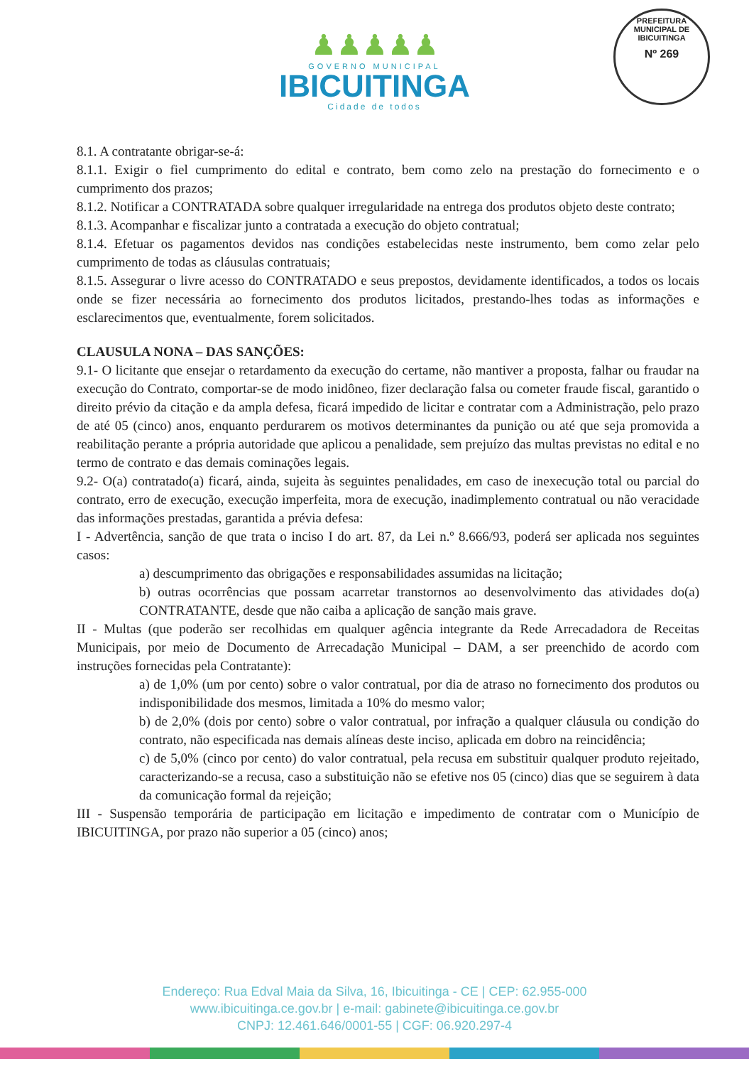PREFEITURA MUNICIPAL DE IBICUITINGA
Nº 269
♟♟♟♟♟
GOVERNO MUNICIPAL
IBICUITINGA
Cidade de todos
8.1. A contratante obrigar-se-á:
8.1.1. Exigir o fiel cumprimento do edital e contrato, bem como zelo na prestação do fornecimento e o cumprimento dos prazos;
8.1.2. Notificar a CONTRATADA sobre qualquer irregularidade na entrega dos produtos objeto deste contrato;
8.1.3. Acompanhar e fiscalizar junto a contratada a execução do objeto contratual;
8.1.4. Efetuar os pagamentos devidos nas condições estabelecidas neste instrumento, bem como zelar pelo cumprimento de todas as cláusulas contratuais;
8.1.5. Assegurar o livre acesso do CONTRATADO e seus prepostos, devidamente identificados, a todos os locais onde se fizer necessária ao fornecimento dos produtos licitados, prestando-lhes todas as informações e esclarecimentos que, eventualmente, forem solicitados.
CLAUSULA NONA – DAS SANÇÕES:
9.1- O licitante que ensejar o retardamento da execução do certame, não mantiver a proposta, falhar ou fraudar na execução do Contrato, comportar-se de modo inidôneo, fizer declaração falsa ou cometer fraude fiscal, garantido o direito prévio da citação e da ampla defesa, ficará impedido de licitar e contratar com a Administração, pelo prazo de até 05 (cinco) anos, enquanto perdurarem os motivos determinantes da punição ou até que seja promovida a reabilitação perante a própria autoridade que aplicou a penalidade, sem prejuízo das multas previstas no edital e no termo de contrato e das demais cominações legais.
9.2- O(a) contratado(a) ficará, ainda, sujeita às seguintes penalidades, em caso de inexecução total ou parcial do contrato, erro de execução, execução imperfeita, mora de execução, inadimplemento contratual ou não veracidade das informações prestadas, garantida a prévia defesa:
I - Advertência, sanção de que trata o inciso I do art. 87, da Lei n.º 8.666/93, poderá ser aplicada nos seguintes casos:
a) descumprimento das obrigações e responsabilidades assumidas na licitação;
b) outras ocorrências que possam acarretar transtornos ao desenvolvimento das atividades do(a) CONTRATANTE, desde que não caiba a aplicação de sanção mais grave.
II - Multas (que poderão ser recolhidas em qualquer agência integrante da Rede Arrecadadora de Receitas Municipais, por meio de Documento de Arrecadação Municipal – DAM, a ser preenchido de acordo com instruções fornecidas pela Contratante):
a) de 1,0% (um por cento) sobre o valor contratual, por dia de atraso no fornecimento dos produtos ou indisponibilidade dos mesmos, limitada a 10% do mesmo valor;
b) de 2,0% (dois por cento) sobre o valor contratual, por infração a qualquer cláusula ou condição do contrato, não especificada nas demais alíneas deste inciso, aplicada em dobro na reincidência;
c) de 5,0% (cinco por cento) do valor contratual, pela recusa em substituir qualquer produto rejeitado, caracterizando-se a recusa, caso a substituição não se efetive nos 05 (cinco) dias que se seguirem à data da comunicação formal da rejeição;
III - Suspensão temporária de participação em licitação e impedimento de contratar com o Município de IBICUITINGA, por prazo não superior a 05 (cinco) anos;
Endereço: Rua Edval Maia da Silva, 16, Ibicuitinga - CE | CEP: 62.955-000
www.ibicuitinga.ce.gov.br | e-mail: gabinete@ibicuitinga.ce.gov.br
CNPJ: 12.461.646/0001-55 | CGF: 06.920.297-4